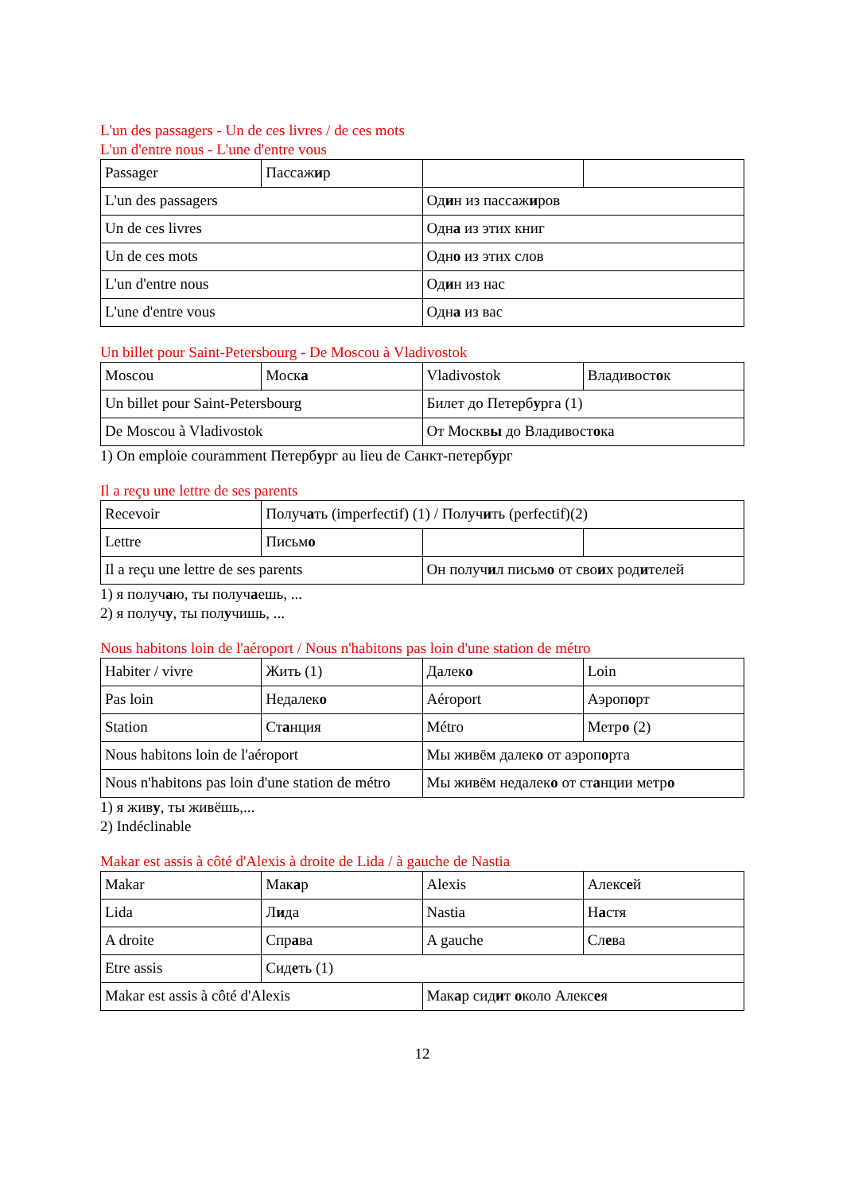L'un des passagers - Un de ces livres / de ces mots
L'un d'entre nous - L'une d'entre vous
| Passager | Пассаж и р | | |
| L'un des passagers | | Од и н из пассаж и ров | |
| Un de ces livres | | Одн а из этих книг | |
| Un de ces mots | | Одн о из этих слов | |
| L'un d'entre nous | | Од и н из нас | |
| L'une d'entre vous | | Одн а из вас | |
Un billet pour Saint-Petersbourg - De Moscou à Vladivostok
| Moscou | Моск а | Vladivostok | Владивост о к |
| Un billet pour Saint-Petersbourg | | Билет до Петерб у рга (1) | |
| De Moscou à Vladivostok | | От Москв ы до Владивост о ка | |
1) On emploie couramment Петербург au lieu de Санкт-петербург
Il a reçu une lettre de ses parents
| Recevoir | Получ а ть (imperfectif) (1) / Получ и ть (perfectif)(2) | | |
| Lettre | Письм о | | |
| Il a reçu une lettre de ses parents | | Он получ и л письм о от сво и х род и телей | |
1) я получаю, ты получаешь, ...
2) я получу, ты получишь, ...
Nous habitons loin de l'aéroport / Nous n'habitons pas loin d'une station de métro
| Habiter / vivre | Жить (1) | Далек о | Loin |
| Pas loin | Недалек о | Aéroport | Аэроп о рт |
| Station | Ст а нция | Métro | Метр о (2) |
| Nous habitons loin de l'aéroport | | Мы живём далек о от аэроп о рта | |
| Nous n'habitons pas loin d'une station de métro | | Мы живём недалек о от ст а нции метр о | |
1) я живу, ты живёшь,...
2) Indéclinable
Makar est assis à côté d'Alexis à droite de Lida / à gauche de Nastia
| Makar | Мак а р | Alexis | Алекс е й |
| Lida | Л и да | Nastia | Н а стя |
| A droite | Спр а ва | A gauche | Сл е ва |
| Etre assis | Сид е ть (1) | | |
| Makar est assis à côté d'Alexis | | Мак а р сид и т о коло Алекс е я | |
12